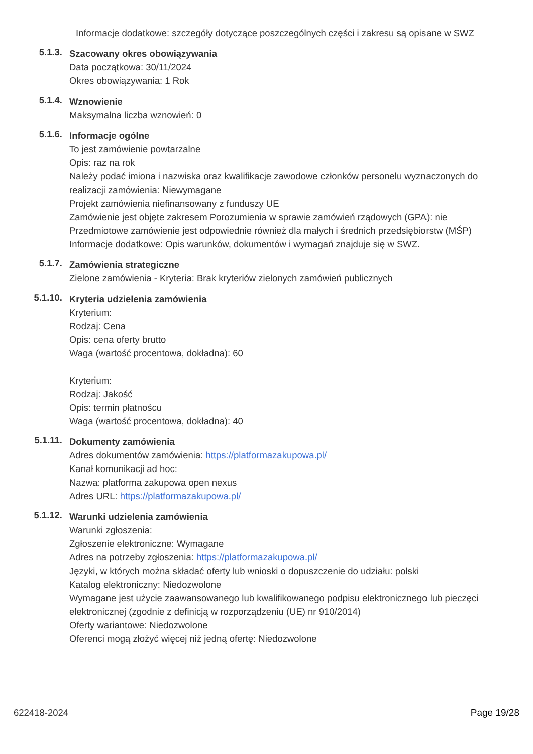Informacje dodatkowe: szczegóły dotyczące poszczególnych części i zakresu są opisane w SWZ
5.1.3.
Szacowany okres obowiązywania
Data początkowa: 30/11/2024
Okres obowiązywania: 1 Rok
5.1.4.
Wznowienie
Maksymalna liczba wznowień: 0
5.1.6.
Informacje ogólne
To jest zamówienie powtarzalne
Opis: raz na rok
Należy podać imiona i nazwiska oraz kwalifikacje zawodowe członków personelu wyznaczonych do realizacji zamówienia: Niewymagane
Projekt zamówienia niefinansowany z funduszy UE
Zamówienie jest objęte zakresem Porozumienia w sprawie zamówień rządowych (GPA): nie
Przedmiotowe zamówienie jest odpowiednie również dla małych i średnich przedsiębiorstw (MŚP)
Informacje dodatkowe: Opis warunków, dokumentów i wymagań znajduje się w SWZ.
5.1.7.
Zamówienia strategiczne
Zielone zamówienia - Kryteria: Brak kryteriów zielonych zamówień publicznych
5.1.10.
Kryteria udzielenia zamówienia
Kryterium:
Rodzaj: Cena
Opis: cena oferty brutto
Waga (wartość procentowa, dokładna): 60
Kryterium:
Rodzaj: Jakość
Opis: termin płatnoścu
Waga (wartość procentowa, dokładna): 40
5.1.11.
Dokumenty zamówienia
Adres dokumentów zamówienia: https://platformazakupowa.pl/
Kanał komunikacji ad hoc:
Nazwa: platforma zakupowa open nexus
Adres URL: https://platformazakupowa.pl/
5.1.12.
Warunki udzielenia zamówienia
Warunki zgłoszenia:
Zgłoszenie elektroniczne: Wymagane
Adres na potrzeby zgłoszenia: https://platformazakupowa.pl/
Języki, w których można składać oferty lub wnioski o dopuszczenie do udziału: polski
Katalog elektroniczny: Niedozwolone
Wymagane jest użycie zaawansowanego lub kwalifikowanego podpisu elektronicznego lub pieczęci elektronicznej (zgodnie z definicją w rozporządzeniu (UE) nr 910/2014)
Oferty wariantowe: Niedozwolone
Oferenci mogą złożyć więcej niż jedną ofertę: Niedozwolone
622418-2024 Page 19/28